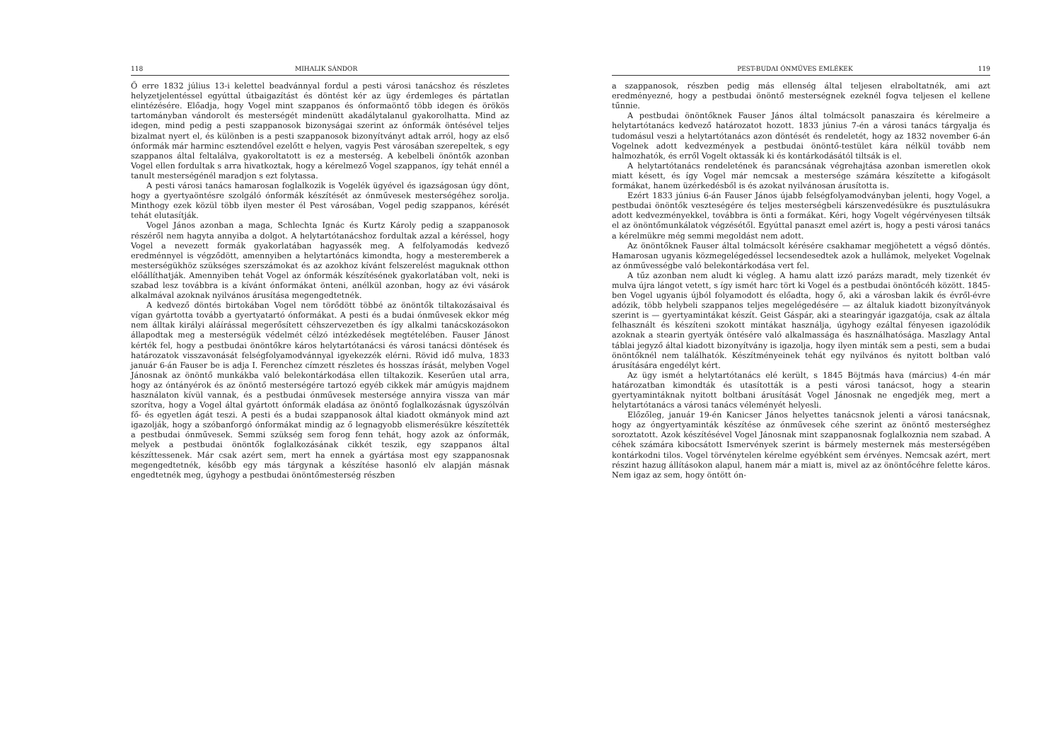118 MIHALIK SÁNDOR
Ő erre 1832 július 13-i kelettel beadvánnyal fordul a pesti városi tanácshoz és részletes helyzetjelentéssel egyúttal útbaigazítást és döntést kér az ügy érdemleges és pártatlan elintézésére. Előadja, hogy Vogel mint szappanos és ónformaöntő több idegen és örökös tartományban vándorolt és mesterségét mindenütt akadálytalanul gyakorolhatta. Mind az idegen, mind pedig a pesti szappanosok bizonyságai szerint az ónformák öntésével teljes bizalmat nyert el, és különben is a pesti szappanosok bizonyítványt adtak arról, hogy az első ónformák már harminc esztendővel ezelőtt e helyen, vagyis Pest városában szerepeltek, s egy szappanos által feltalálva, gyakoroltatott is ez a mesterség. A kebelbeli önöntők azonban Vogel ellen fordultak s arra hivatkoztak, hogy a kérelmező Vogel szappanos, így tehát ennél a tanult mesterségénél maradjon s ezt folytassa.
A pesti városi tanács hamarosan foglalkozik is Vogelék ügyével és igazságosan úgy dönt, hogy a gyertyaöntésre szolgáló ónformák készítését az ónművesek mesterségéhez sorolja. Minthogy ezek közül több ilyen mester él Pest városában, Vogel pedig szappanos, kérését tehát elutasítják.
Vogel János azonban a maga, Schlechta Ignác és Kurtz Károly pedig a szappanosok részéről nem hagyta annyiba a dolgot. A helytartótanácshoz fordultak azzal a kéréssel, hogy Vogel a nevezett formák gyakorlatában hagyassék meg. A felfolyamodás kedvező eredménnyel is végződött, amennyiben a helytartónács kimondta, hogy a mesteremberek a mesterségükhöz szükséges szerszámokat és az azokhoz kívánt felszerelést maguknak otthon előállíthatják. Amennyiben tehát Vogel az ónformák készítésének gyakorlatában volt, neki is szabad lesz továbbra is a kívánt ónformákat önteni, anélkül azonban, hogy az évi vásárok alkalmával azoknak nyilvános árusítása megengedtetnék.
A kedvező döntés birtokában Vogel nem törődött többé az önöntők tiltakozásaival és vígan gyártotta tovább a gyertyatartó ónformákat. A pesti és a budai ónművesek ekkor még nem álltak királyi aláírással megerősített céhszervezetben és így alkalmi tanácskozásokon állapodtak meg a mesterségük védelmét célzó intézkedések megtételében. Fauser Jánost kérték fel, hogy a pestbudai önöntőkre káros helytartótanácsi és városi tanácsi döntések és határozatok visszavonását felségfolyamodvánnyal igyekezzék elérni. Rövid idő mulva, 1833 január 6-án Fauser be is adja I. Ferenchez címzett részletes és hosszas írását, melyben Vogel Jánosnak az önöntő munkákba való belekontárkodása ellen tiltakozik. Keserűen utal arra, hogy az óntányérok és az önöntő mesterségére tartozó egyéb cikkek már amúgyis majdnem használaton kívül vannak, és a pestbudai ónművesek mestersége annyira vissza van már szorítva, hogy a Vogel által gyártott ónformák eladása az önöntő foglalkozásnak úgyszólván fő- és egyetlen ágát teszi. A pesti és a budai szappanosok által kiadott okmányok mind azt igazolják, hogy a szóbanforgó ónformákat mindig az ő legnagyobb elismerésükre készítették a pestbudai ónművesek. Semmi szükség sem forog fenn tehát, hogy azok az ónformák, melyek a pestbudai önöntők foglalkozásának cikkét teszik, egy szappanos által készíttessenek. Már csak azért sem, mert ha ennek a gyártása most egy szappanosnak megengedtetnék, később egy más tárgynak a készítése hasonló elv alapján másnak engedtetnék meg, úgyhogy a pestbudai önöntőmesterség részben
PEST-BUDAI ÓNMŰVES EMLÉKEK 119
a szappanosok, részben pedig más ellenség által teljesen elraboltatnék, ami azt eredményezné, hogy a pestbudai önöntő mesterségnek ezeknél fogva teljesen el kellene tűnnie.
A pestbudai önöntőknek Fauser János által tolmácsolt panaszaira és kérelmeire a helytartótanács kedvező határozatot hozott. 1833 június 7-én a városi tanács tárgyalja és tudomásul veszi a helytartótanács azon döntését és rendeletét, hogy az 1832 november 6-án Vogelnek adott kedvezmények a pestbudai önöntő-testület kára nélkül tovább nem halmozhatók, és erről Vogelt oktassák ki és kontárkodásától tiltsák is el.
A helytartótanács rendeletének és parancsának végrehajtása azonban ismeretlen okok miatt késett, és így Vogel már nemcsak a mestersége számára készítette a kifogásolt formákat, hanem üzérkedésből is és azokat nyilvánosan árusította is.
Ezért 1833 június 6-án Fauser János újabb felségfolyamodványban jelenti, hogy Vogel, a pestbudai önöntők veszteségére és teljes mesterségbeli kárszenvedésükre és pusztulásukra adott kedvezményekkel, továbbra is önti a formákat. Kéri, hogy Vogelt végérvényesen tiltsák el az önöntőmunkálatok végzésétől. Egyúttal panaszt emel azért is, hogy a pesti városi tanács a kérelmükre még semmi megoldást nem adott.
Az önöntőknek Fauser által tolmácsolt kérésére csakhamar megjöhetett a végső döntés. Hamarosan ugyanis közmegelégedéssel lecsendesedtek azok a hullámok, melyeket Vogelnak az ónművességbe való belekontárkodása vert fel.
A tűz azonban nem aludt ki végleg. A hamu alatt izzó parázs maradt, mely tizenkét év mulva újra lángot vetett, s így ismét harc tört ki Vogel és a pestbudai önöntőcéh között. 1845-ben Vogel ugyanis újból folyamodott és előadta, hogy ő, aki a városban lakik és évről-évre adózik, több helybeli szappanos teljes megelégedésére — az általuk kiadott bizonyítványok szerint is — gyertyamintákat készít. Geist Gáspár, aki a stearingyár igazgatója, csak az általa felhasznált és készíteni szokott mintákat használja, úgyhogy ezáltal fényesen igazolódik azoknak a stearin gyertyák öntésére való alkalmassága és használhatósága. Maszlagy Antal táblai jegyző által kiadott bizonyítvány is igazolja, hogy ilyen minták sem a pesti, sem a budai önöntőknél nem találhatók. Készítményeinek tehát egy nyilvános és nyitott boltban való árusítására engedélyt kért.
Az ügy ismét a helytartótanács elé került, s 1845 Böjtmás hava (március) 4-én már határozatban kimondták és utasították is a pesti városi tanácsot, hogy a stearin gyertyamintáknak nyitott boltbani árusítását Vogel Jánosnak ne engedjék meg, mert a helytartótanács a városi tanács véleményét helyesli.
Előzőleg, január 19-én Kanicser János helyettes tanácsnok jelenti a városi tanácsnak, hogy az óngyertyaminták készítése az ónművesek céhe szerint az önöntő mesterséghez soroztatott. Azok készítésével Vogel Jánosnak mint szappanosnak foglalkoznia nem szabad. A céhek számára kibocsátott Ismervények szerint is bármely mesternek más mesterségében kontárkodni tilos. Vogel törvénytelen kérelme egyébként sem érvényes. Nemcsak azért, mert részint hazug állításokon alapul, hanem már a miatt is, mivel az az önöntőcéhre felette káros. Nem igaz az sem, hogy öntött ón-